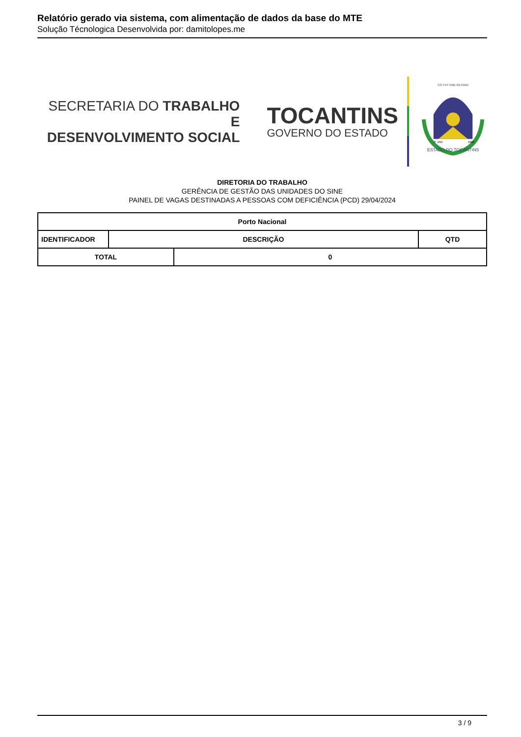Relatório gerado via sistema, com alimentação de dados da base do MTE
Solução Técnologica Desenvolvida por: damitolopes.me
SECRETARIA DO TRABALHO E
DESENVOLVIMENTO SOCIAL
TOCANTINS
GOVERNO DO ESTADO
CO YVY ORE RETAMA
ESTADO DO TOCANTINS
1º JAN
1989
DIRETORIA DO TRABALHO
GERÊNCIA DE GESTÃO DAS UNIDADES DO SINE
PAINEL DE VAGAS DESTINADAS A PESSOAS COM DEFICIÊNCIA (PCD) 29/04/2024
| Porto Nacional | | | |
| --- | --- | --- | --- |
| IDENTIFICADOR | DESCRIÇÃO | | QTD |
| TOTAL | | 0 | |
3 / 9